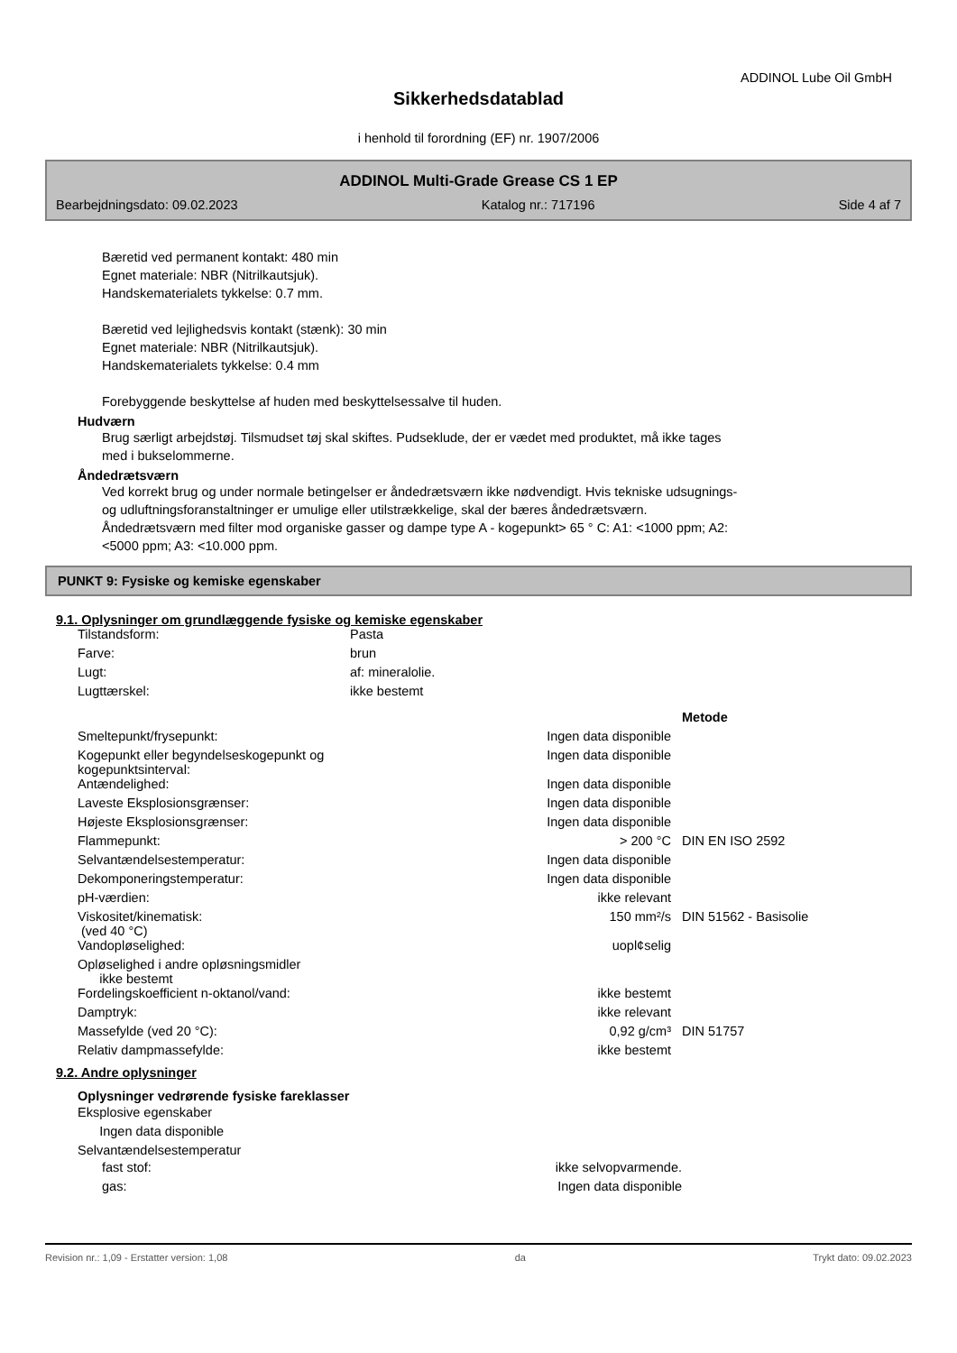ADDINOL Lube Oil GmbH
Sikkerhedsdatablad
i henhold til forordning (EF) nr. 1907/2006
ADDINOL Multi-Grade Grease CS 1 EP
Bearbejdningsdato: 09.02.2023 Katalog nr.: 717196 Side 4 af 7
Bæretid ved permanent kontakt: 480 min
Egnet materiale: NBR (Nitrilkautsjuk).
Handskematerialets tykkelse: 0.7 mm.
Bæretid ved lejlighedsvis kontakt (stænk): 30 min
Egnet materiale: NBR (Nitrilkautsjuk).
Handskematerialets tykkelse: 0.4 mm
Forebyggende beskyttelse af huden med beskyttelsessalve til huden.
Hudværn
Brug særligt arbejdstøj. Tilsmudset tøj skal skiftes. Pudseklude, der er vædet med produktet, må ikke tages
med i bukselommerne.
Åndedrætsværn
Ved korrekt brug og under normale betingelser er åndedrætsværn ikke nødvendigt. Hvis tekniske udsugnings-
og udluftningsforanstaltninger er umulige eller utilstrækkelige, skal der bæres åndedrætsværn.
Åndedrætsværn med filter mod organiske gasser og dampe type A - kogepunkt> 65 ° C: A1: <1000 ppm; A2:
<5000 ppm; A3: <10.000 ppm.
PUNKT 9: Fysiske og kemiske egenskaber
9.1. Oplysninger om grundlæggende fysiske og kemiske egenskaber
| Tilstandsform: | Pasta |
| Farve: | brun |
| Lugt: | af: mineralolie. |
| Lugttærskel: | ikke bestemt |
| | | Metode |
| Smeltepunkt/frysepunkt: | Ingen data disponible | |
| Kogepunkt eller begyndelseskogepunkt og kogepunktsinterval: | Ingen data disponible | |
| Antændelighed: | Ingen data disponible | |
| Laveste Eksplosionsgrænser: | Ingen data disponible | |
| Højeste Eksplosionsgrænser: | Ingen data disponible | |
| Flammepunkt: | > 200 °C | DIN EN ISO 2592 |
| Selvantændelsestemperatur: | Ingen data disponible | |
| Dekomponeringstemperatur: | Ingen data disponible | |
| pH-værdien: | ikke relevant | |
| Viskositet/kinematisk: (ved 40 °C) | 150 mm²/s | DIN 51562 - Basisolie |
| Vandopløselighed: | uopl¢selig | |
| Opløselighed i andre opløsningsmidler ikke bestemt | | |
| Fordelingskoefficient n-oktanol/vand: | ikke bestemt | |
| Damptryk: | ikke relevant | |
| Massefylde (ved 20 °C): | 0,92 g/cm³ | DIN 51757 |
| Relativ dampmassefylde: | ikke bestemt | |
9.2. Andre oplysninger
Oplysninger vedrørende fysiske fareklasser
Eksplosive egenskaber
Ingen data disponible
Selvantændelsestemperatur
| fast stof: | ikke selvopvarmende. |
| gas: | Ingen data disponible |
Revision nr.: 1,09 - Erstatter version: 1,08 da Trykt dato: 09.02.2023